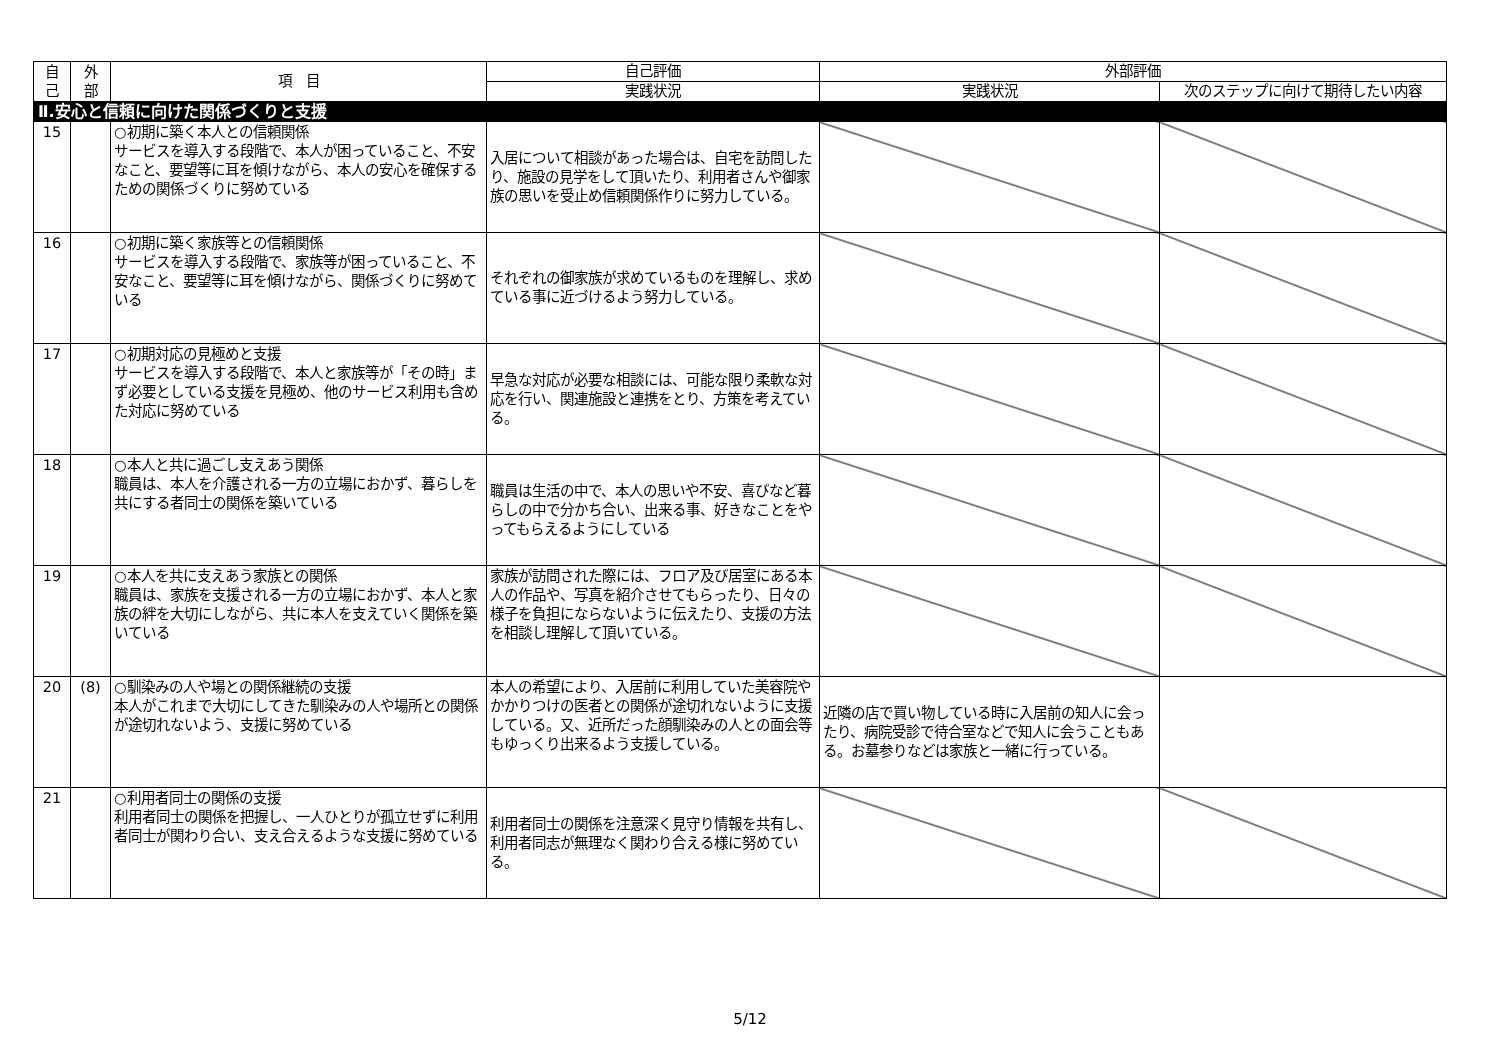| 自 己 | 外 部 | 項 目 | 自己評価 | 外部評価 | |
| --- | --- | --- | --- | --- | --- |
| | | | 実践状況 | 実践状況 | 次のステップに向けて期待したい内容 |
| Ⅱ.安心と信頼に向けた関係づくりと支援 | | | | | |
| 15 | | ○初期に築く本人との信頼関係 サービスを導入する段階で、本人が困っていること、不安なこと、要望等に耳を傾けながら、本人の安心を確保するための関係づくりに努めている | 入居について相談があった場合は、自宅を訪問したり、施設の見学をして頂いたり、利用者さんや御家族の思いを受止め信頼関係作りに努力している。 | | |
| 16 | | ○初期に築く家族等との信頼関係 サービスを導入する段階で、家族等が困っていること、不安なこと、要望等に耳を傾けながら、関係づくりに努めている | それぞれの御家族が求めているものを理解し、求めている事に近づけるよう努力している。 | | |
| 17 | | ○初期対応の見極めと支援 サービスを導入する段階で、本人と家族等が「その時」まず必要としている支援を見極め、他のサービス利用も含めた対応に努めている | 早急な対応が必要な相談には、可能な限り柔軟な対応を行い、関連施設と連携をとり、方策を考えている。 | | |
| 18 | | ○本人と共に過ごし支えあう関係 職員は、本人を介護される一方の立場におかず、暮らしを共にする者同士の関係を築いている | 職員は生活の中で、本人の思いや不安、喜びなど暮らしの中で分かち合い、出来る事、好きなことをやってもらえるようにしている | | |
| 19 | | ○本人を共に支えあう家族との関係 職員は、家族を支援される一方の立場におかず、本人と家族の絆を大切にしながら、共に本人を支えていく関係を築いている | 家族が訪問された際には、フロア及び居室にある本人の作品や、写真を紹介させてもらったり、日々の様子を負担にならないように伝えたり、支援の方法を相談し理解して頂いている。 | | |
| 20 | (8) | ○馴染みの人や場との関係継続の支援 本人がこれまで大切にしてきた馴染みの人や場所との関係が途切れないよう、支援に努めている | 本人の希望により、入居前に利用していた美容院やかかりつけの医者との関係が途切れないように支援している。又、近所だった顔馴染みの人との面会等もゆっくり出来るよう支援している。 | 近隣の店で買い物している時に入居前の知人に会ったり、病院受診で待合室などで知人に会うこともある。お墓参りなどは家族と一緒に行っている。 | |
| 21 | | ○利用者同士の関係の支援 利用者同士の関係を把握し、一人ひとりが孤立せずに利用者同士が関わり合い、支え合えるような支援に努めている | 利用者同士の関係を注意深く見守り情報を共有し、利用者同志が無理なく関わり合える様に努めている。 | | |
5/12